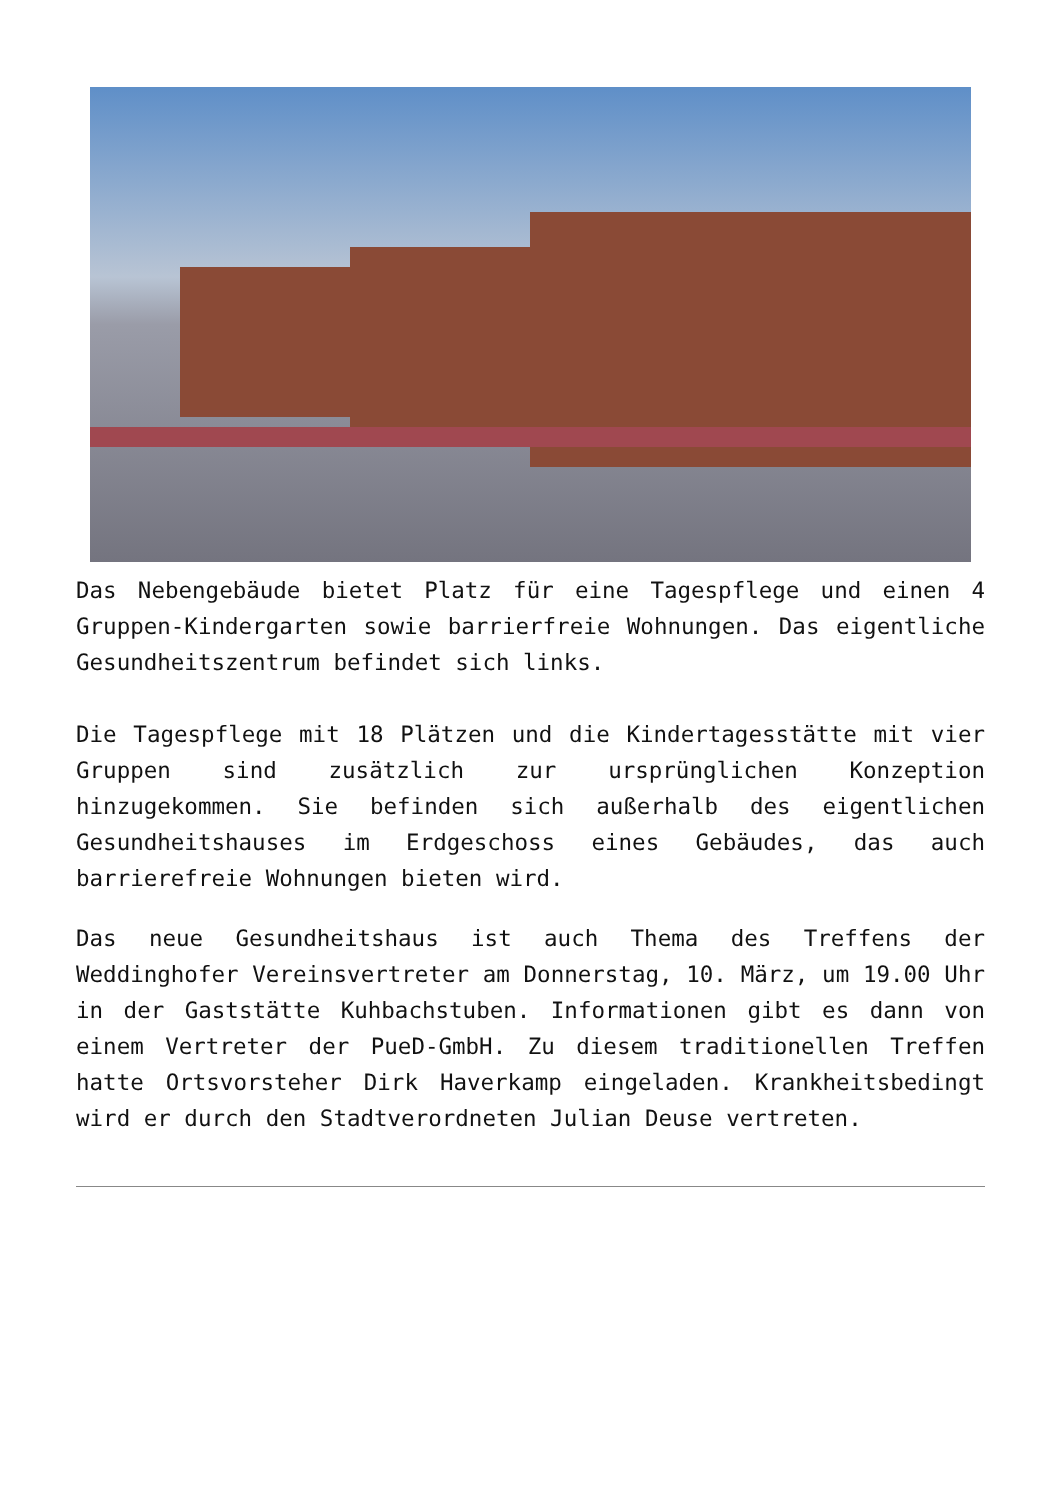Das Nebengebäude bietet Platz für eine Tagespflege und einen 4 Gruppen-Kindergarten sowie barrierfreie Wohnungen. Das eigentliche Gesundheitszentrum befindet sich links.
Die Tagespflege mit 18 Plätzen und die Kindertagesstätte mit vier Gruppen sind zusätzlich zur ursprünglichen Konzeption hinzugekommen. Sie befinden sich außerhalb des eigentlichen Gesundheitshauses im Erdgeschoss eines Gebäudes, das auch barrierefreie Wohnungen bieten wird.
Das neue Gesundheitshaus ist auch Thema des Treffens der Weddinghofer Vereinsvertreter am Donnerstag, 10. März, um 19.00 Uhr in der Gaststätte Kuhbachstuben. Informationen gibt es dann von einem Vertreter der PueD-GmbH. Zu diesem traditionellen Treffen hatte Ortsvorsteher Dirk Haverkamp eingeladen. Krankheitsbedingt wird er durch den Stadtverordneten Julian Deuse vertreten.